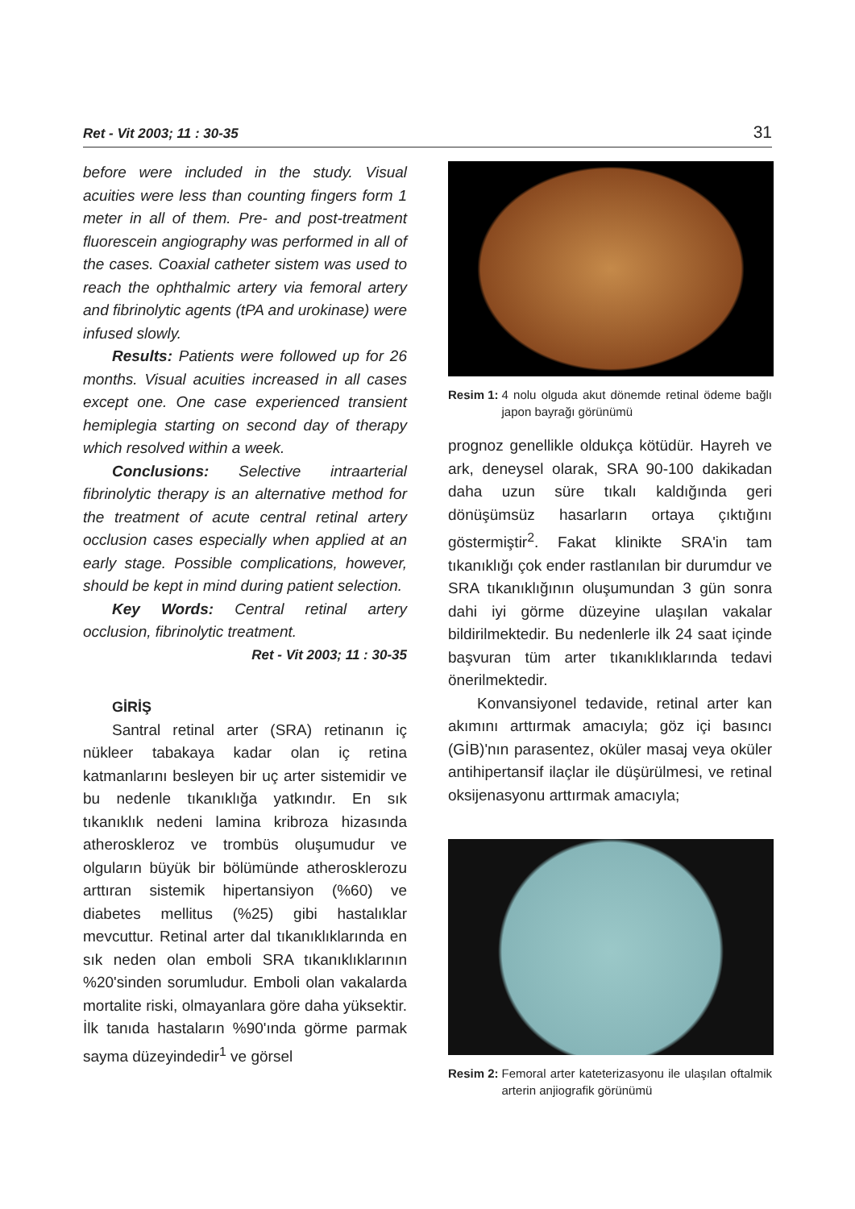Ret - Vit 2003; 11 : 30-35 31
before were included in the study. Visual acuities were less than counting fingers form 1 meter in all of them. Pre- and post-treatment fluorescein angiography was performed in all of the cases. Coaxial catheter sistem was used to reach the ophthalmic artery via femoral artery and fibrinolytic agents (tPA and urokinase) were infused slowly.
Results: Patients were followed up for 26 months. Visual acuities increased in all cases except one. One case experienced transient hemiplegia starting on second day of therapy which resolved within a week.
Conclusions: Selective intraarterial fibrinolytic therapy is an alternative method for the treatment of acute central retinal artery occlusion cases especially when applied at an early stage. Possible complications, however, should be kept in mind during patient selection.
Key Words: Central retinal artery occlusion, fibrinolytic treatment.
Ret - Vit 2003; 11 : 30-35
GİRİŞ
Santral retinal arter (SRA) retinanın iç nükleer tabakaya kadar olan iç retina katmanlarını besleyen bir uç arter sistemidir ve bu nedenle tıkanıklığa yatkındır. En sık tıkanıklık nedeni lamina kribroza hizasında atheroskleroz ve trombüs oluşumudur ve olguların büyük bir bölümünde atherosklerozu arttıran sistemik hipertansiyon (%60) ve diabetes mellitus (%25) gibi hastalıklar mevcuttur. Retinal arter dal tıkanıklıklarında en sık neden olan emboli SRA tıkanıklıklarının %20'sinden sorumludur. Emboli olan vakalarda mortalite riski, olmayanlara göre daha yüksektir. İlk tanıda hastaların %90'ında görme parmak sayma düzeyindedir<sup>1</sup> ve görsel
Resim 1: 4 nolu olguda akut dönemde retinal ödeme bağlı japon bayrağı görünümü
prognoz genellikle oldukça kötüdür. Hayreh ve ark, deneysel olarak, SRA 90-100 dakikadan daha uzun süre tıkalı kaldığında geri dönüşümsüz hasarların ortaya çıktığını göstermiştir<sup>2</sup>. Fakat klinikte SRA'in tam tıkanıklığı çok ender rastlanılan bir durumdur ve SRA tıkanıklığının oluşumundan 3 gün sonra dahi iyi görme düzeyine ulaşılan vakalar bildirilmektedir. Bu nedenlerle ilk 24 saat içinde başvuran tüm arter tıkanıklıklarında tedavi önerilmektedir.
Konvansiyonel tedavide, retinal arter kan akımını arttırmak amacıyla; göz içi basıncı (GİB)'nın parasentez, oküler masaj veya oküler antihipertansif ilaçlar ile düşürülmesi, ve retinal oksijenasyonu arttırmak amacıyla;
Resim 2: Femoral arter kateterizasyonu ile ulaşılan oftalmik arterin anjiografik görünümü